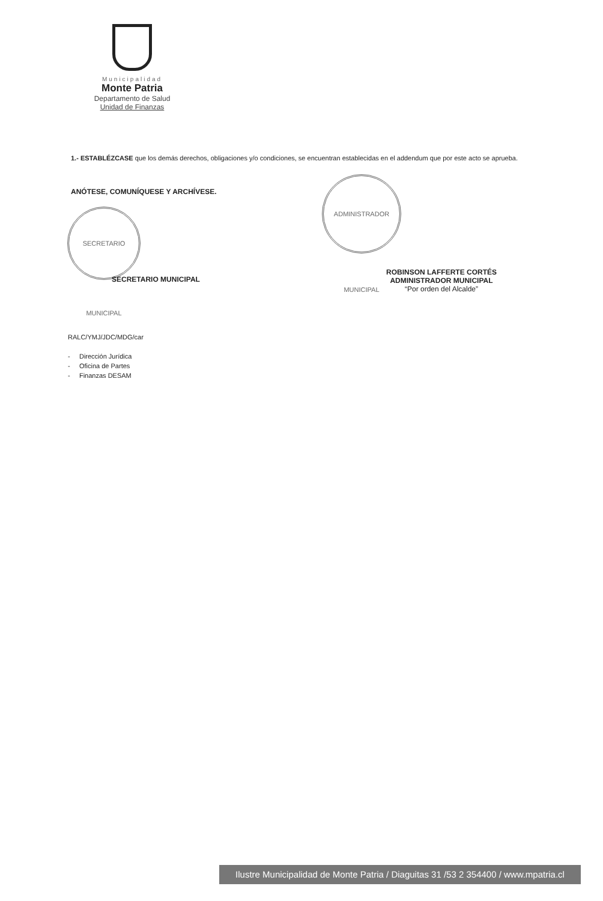Municipalidad
Monte Patria
Departamento de Salud
Unidad de Finanzas
1.- ESTABLÉZCASE que los demás derechos, obligaciones y/o condiciones, se encuentran establecidas en el addendum que por este acto se aprueba.
ANÓTESE, COMUNÍQUESE Y ARCHÍVESE.
SECRETARIO MUNICIPAL
SECRETARIO MUNICIPAL
ADMINISTRADOR MUNICIPAL
ROBINSON LAFFERTE CORTÉS
ADMINISTRADOR MUNICIPAL
“Por orden del Alcalde”
RALC/YMJ/JDC/MDG/car
- Dirección Jurídica
- Oficina de Partes
- Finanzas DESAM
Ilustre Municipalidad de Monte Patria / Diaguitas 31 /53 2 354400 / www.mpatria.cl